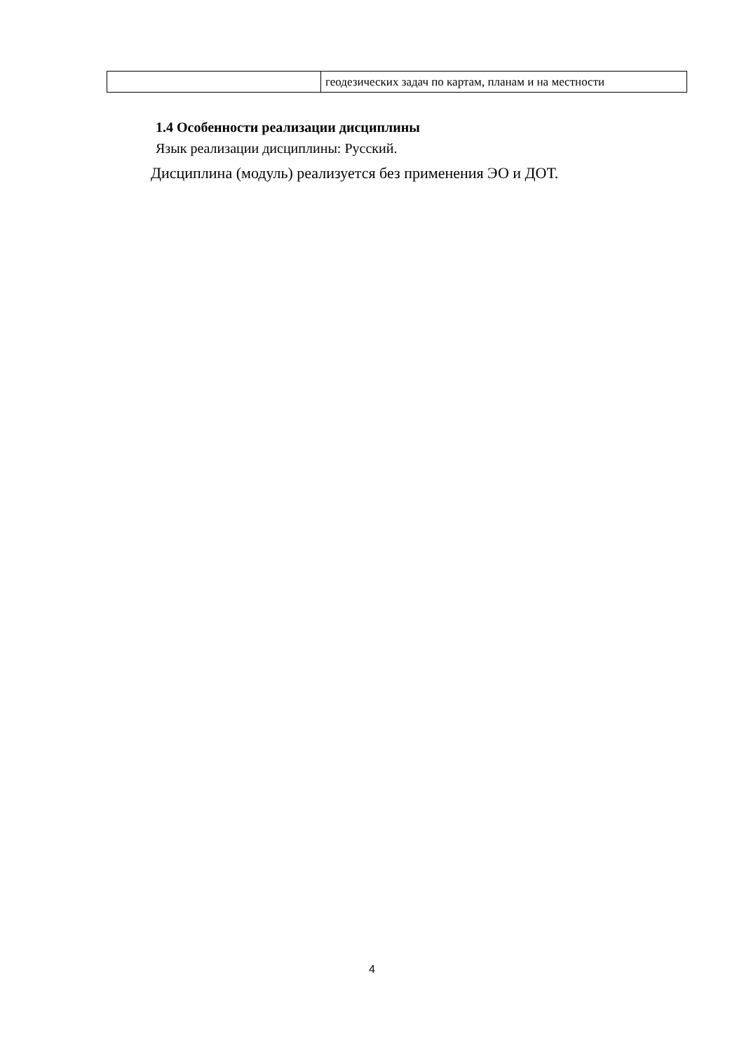| | геодезических задач по картам, планам и на местности |
1.4 Особенности реализации дисциплины
Язык реализации дисциплины: Русский.
Дисциплина (модуль) реализуется без применения ЭО и ДОТ.
4